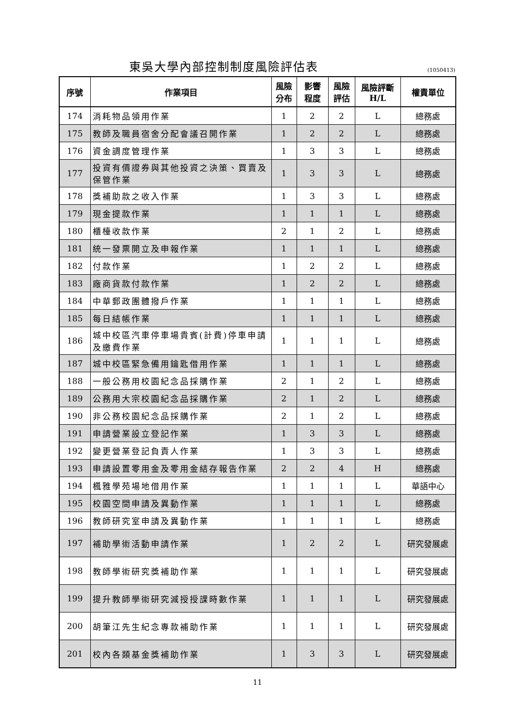東吳大學內部控制制度風險評估表
(1050413)
| 序號 | 作業項目 | 風險 分布 | 影響 程度 | 風險 評估 | 風險評斷 H/L | 權責單位 |
| --- | --- | --- | --- | --- | --- | --- |
| 174 | 消耗物品領用作業 | 1 | 2 | 2 | L | 總務處 |
| 175 | 教師及職員宿舍分配會議召開作業 | 1 | 2 | 2 | L | 總務處 |
| 176 | 資金調度管理作業 | 1 | 3 | 3 | L | 總務處 |
| 177 | 投資有價證券與其他投資之決策、買賣及保管作業 | 1 | 3 | 3 | L | 總務處 |
| 178 | 獎補助款之收入作業 | 1 | 3 | 3 | L | 總務處 |
| 179 | 現金提款作業 | 1 | 1 | 1 | L | 總務處 |
| 180 | 櫃檯收款作業 | 2 | 1 | 2 | L | 總務處 |
| 181 | 統一發票開立及申報作業 | 1 | 1 | 1 | L | 總務處 |
| 182 | 付款作業 | 1 | 2 | 2 | L | 總務處 |
| 183 | 廠商貨款付款作業 | 1 | 2 | 2 | L | 總務處 |
| 184 | 中華郵政團體撥戶作業 | 1 | 1 | 1 | L | 總務處 |
| 185 | 每日結帳作業 | 1 | 1 | 1 | L | 總務處 |
| 186 | 城中校區汽車停車場貴賓(計費)停車申請及繳費作業 | 1 | 1 | 1 | L | 總務處 |
| 187 | 城中校區緊急備用鑰匙借用作業 | 1 | 1 | 1 | L | 總務處 |
| 188 | 一般公務用校園紀念品採購作業 | 2 | 1 | 2 | L | 總務處 |
| 189 | 公務用大宗校園紀念品採購作業 | 2 | 1 | 2 | L | 總務處 |
| 190 | 非公務校園紀念品採購作業 | 2 | 1 | 2 | L | 總務處 |
| 191 | 申請營業設立登記作業 | 1 | 3 | 3 | L | 總務處 |
| 192 | 變更營業登記負責人作業 | 1 | 3 | 3 | L | 總務處 |
| 193 | 申請設置零用金及零用金結存報告作業 | 2 | 2 | 4 | H | 總務處 |
| 194 | 楓雅學苑場地借用作業 | 1 | 1 | 1 | L | 華語中心 |
| 195 | 校園空間申請及異動作業 | 1 | 1 | 1 | L | 總務處 |
| 196 | 教師研究室申請及異動作業 | 1 | 1 | 1 | L | 總務處 |
| 197 | 補助學術活動申請作業 | 1 | 2 | 2 | L | 研究發展處 |
| 198 | 教師學術研究獎補助作業 | 1 | 1 | 1 | L | 研究發展處 |
| 199 | 提升教師學術研究減授授課時數作業 | 1 | 1 | 1 | L | 研究發展處 |
| 200 | 胡筆江先生紀念專款補助作業 | 1 | 1 | 1 | L | 研究發展處 |
| 201 | 校內各類基金獎補助作業 | 1 | 3 | 3 | L | 研究發展處 |
11